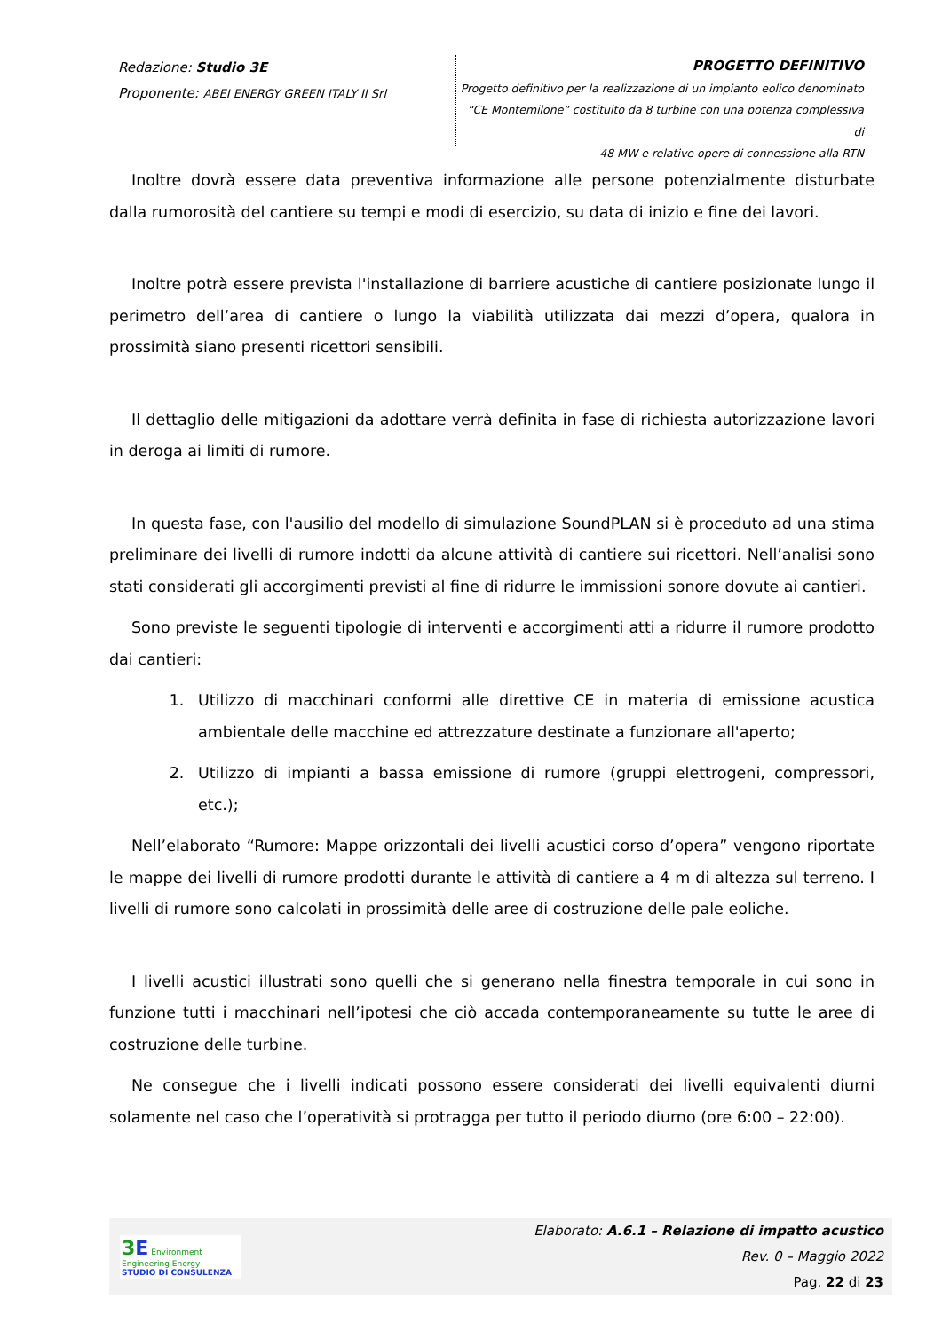Redazione: Studio 3E
Proponente: ABEI ENERGY GREEN ITALY II Srl
PROGETTO DEFINITIVO
Progetto definitivo per la realizzazione di un impianto eolico denominato
“CE Montemilone” costituito da 8 turbine con una potenza complessiva di
48 MW e relative opere di connessione alla RTN
Inoltre dovrà essere data preventiva informazione alle persone potenzialmente disturbate dalla rumorosità del cantiere su tempi e modi di esercizio, su data di inizio e fine dei lavori.
Inoltre potrà essere prevista l'installazione di barriere acustiche di cantiere posizionate lungo il perimetro dell’area di cantiere o lungo la viabilità utilizzata dai mezzi d’opera, qualora in prossimità siano presenti ricettori sensibili.
Il dettaglio delle mitigazioni da adottare verrà definita in fase di richiesta autorizzazione lavori in deroga ai limiti di rumore.
In questa fase, con l'ausilio del modello di simulazione SoundPLAN si è proceduto ad una stima preliminare dei livelli di rumore indotti da alcune attività di cantiere sui ricettori. Nell’analisi sono stati considerati gli accorgimenti previsti al fine di ridurre le immissioni sonore dovute ai cantieri.
Sono previste le seguenti tipologie di interventi e accorgimenti atti a ridurre il rumore prodotto dai cantieri:
1. Utilizzo di macchinari conformi alle direttive CE in materia di emissione acustica ambientale delle macchine ed attrezzature destinate a funzionare all'aperto;
2. Utilizzo di impianti a bassa emissione di rumore (gruppi elettrogeni, compressori, etc.);
Nell’elaborato “Rumore: Mappe orizzontali dei livelli acustici corso d’opera” vengono riportate le mappe dei livelli di rumore prodotti durante le attività di cantiere a 4 m di altezza sul terreno. I livelli di rumore sono calcolati in prossimità delle aree di costruzione delle pale eoliche.
I livelli acustici illustrati sono quelli che si generano nella finestra temporale in cui sono in funzione tutti i macchinari nell’ipotesi che ciò accada contemporaneamente su tutte le aree di costruzione delle turbine.
Ne consegue che i livelli indicati possono essere considerati dei livelli equivalenti diurni solamente nel caso che l’operatività si protragga per tutto il periodo diurno (ore 6:00 – 22:00).
3 E Environment Engineering Energy
STUDIO DI CONSULENZA
Elaborato: A.6.1 – Relazione di impatto acustico
Rev. 0 – Maggio 2022
Pag. 22 di 23